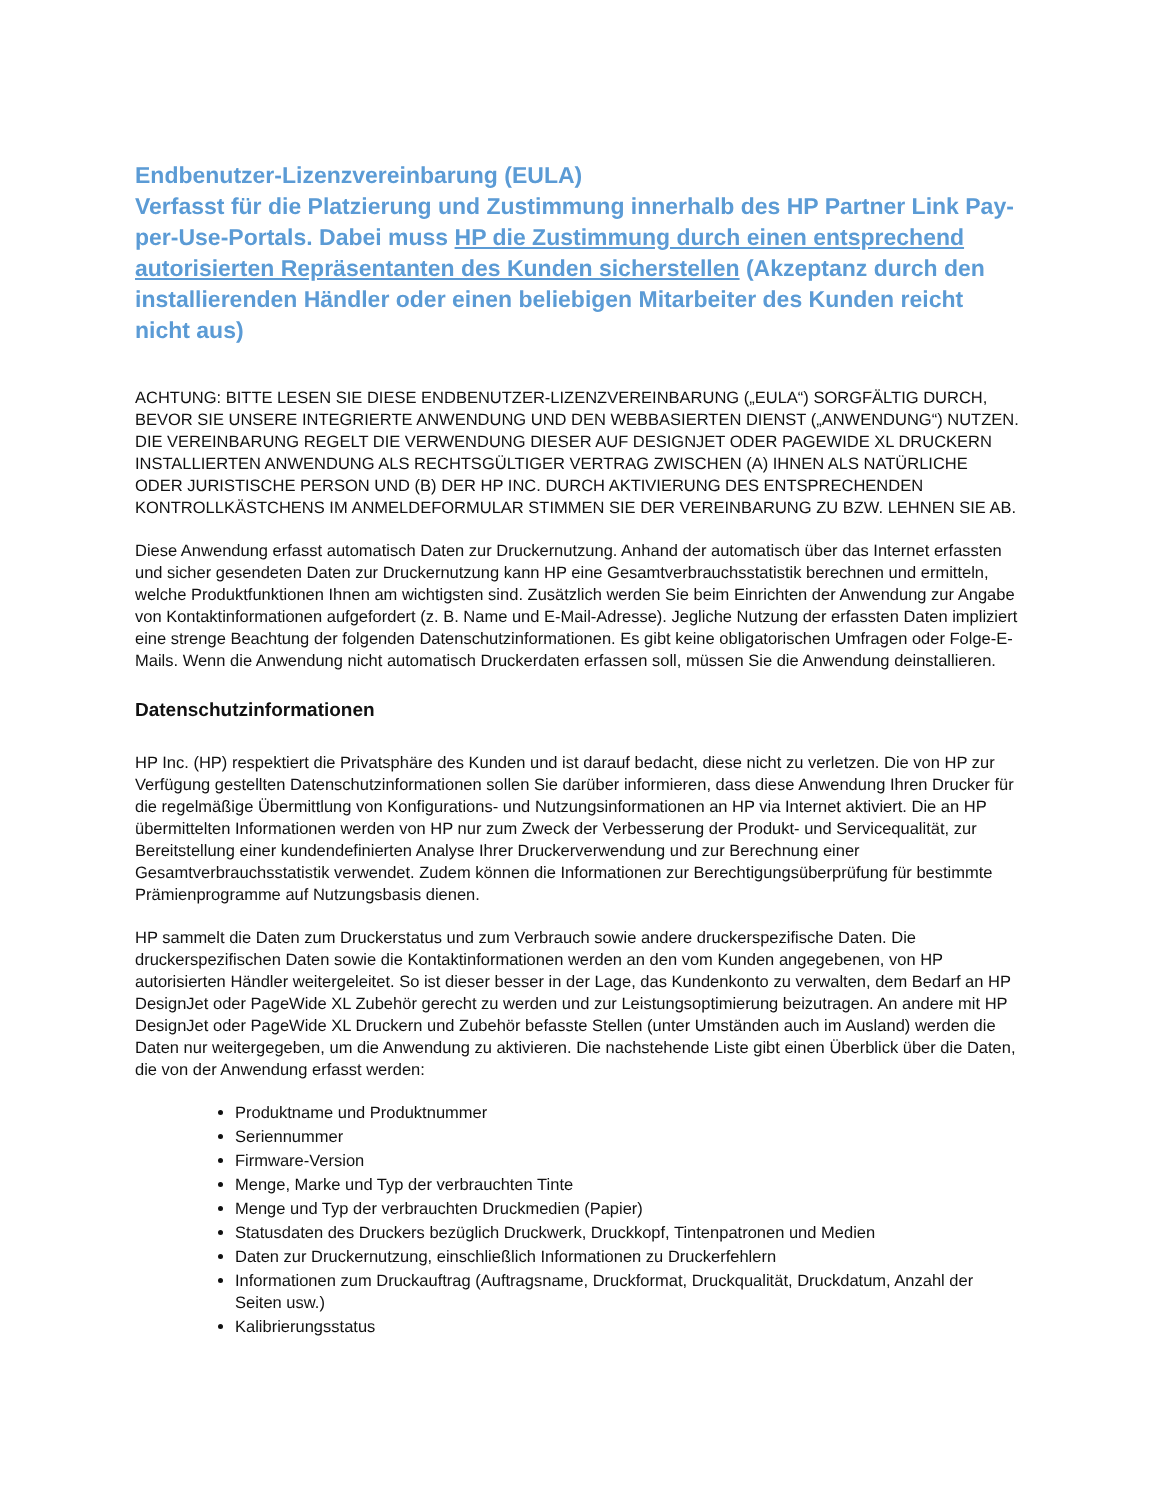Endbenutzer-Lizenzvereinbarung (EULA)
Verfasst für die Platzierung und Zustimmung innerhalb des HP Partner Link Pay-per-Use-Portals. Dabei muss HP die Zustimmung durch einen entsprechend autorisierten Repräsentanten des Kunden sicherstellen (Akzeptanz durch den installierenden Händler oder einen beliebigen Mitarbeiter des Kunden reicht nicht aus)
ACHTUNG: BITTE LESEN SIE DIESE ENDBENUTZER-LIZENZVEREINBARUNG („EULA“) SORGFÄLTIG DURCH, BEVOR SIE UNSERE INTEGRIERTE ANWENDUNG UND DEN WEBBASIERTEN DIENST („ANWENDUNG“) NUTZEN. DIE VEREINBARUNG REGELT DIE VERWENDUNG DIESER AUF DESIGNJET ODER PAGEWIDE XL DRUCKERN INSTALLIERTEN ANWENDUNG ALS RECHTSGÜLTIGER VERTRAG ZWISCHEN (A) IHNEN ALS NATÜRLICHE ODER JURISTISCHE PERSON UND (B) DER HP INC. DURCH AKTIVIERUNG DES ENTSPRECHENDEN KONTROLLKÄSTCHENS IM ANMELDEFORMULAR STIMMEN SIE DER VEREINBARUNG ZU BZW. LEHNEN SIE AB.
Diese Anwendung erfasst automatisch Daten zur Druckernutzung. Anhand der automatisch über das Internet erfassten und sicher gesendeten Daten zur Druckernutzung kann HP eine Gesamtverbrauchsstatistik berechnen und ermitteln, welche Produktfunktionen Ihnen am wichtigsten sind. Zusätzlich werden Sie beim Einrichten der Anwendung zur Angabe von Kontaktinformationen aufgefordert (z. B. Name und E-Mail-Adresse). Jegliche Nutzung der erfassten Daten impliziert eine strenge Beachtung der folgenden Datenschutzinformationen. Es gibt keine obligatorischen Umfragen oder Folge-E-Mails. Wenn die Anwendung nicht automatisch Druckerdaten erfassen soll, müssen Sie die Anwendung deinstallieren.
Datenschutzinformationen
HP Inc. (HP) respektiert die Privatsphäre des Kunden und ist darauf bedacht, diese nicht zu verletzen. Die von HP zur Verfügung gestellten Datenschutzinformationen sollen Sie darüber informieren, dass diese Anwendung Ihren Drucker für die regelmäßige Übermittlung von Konfigurations- und Nutzungsinformationen an HP via Internet aktiviert. Die an HP übermittelten Informationen werden von HP nur zum Zweck der Verbesserung der Produkt- und Servicequalität, zur Bereitstellung einer kundendefinierten Analyse Ihrer Druckerverwendung und zur Berechnung einer Gesamtverbrauchsstatistik verwendet. Zudem können die Informationen zur Berechtigungsüberprüfung für bestimmte Prämienprogramme auf Nutzungsbasis dienen.
HP sammelt die Daten zum Druckerstatus und zum Verbrauch sowie andere druckerspezifische Daten. Die druckerspezifischen Daten sowie die Kontaktinformationen werden an den vom Kunden angegebenen, von HP autorisierten Händler weitergeleitet. So ist dieser besser in der Lage, das Kundenkonto zu verwalten, dem Bedarf an HP DesignJet oder PageWide XL Zubehör gerecht zu werden und zur Leistungsoptimierung beizutragen. An andere mit HP DesignJet oder PageWide XL Druckern und Zubehör befasste Stellen (unter Umständen auch im Ausland) werden die Daten nur weitergegeben, um die Anwendung zu aktivieren. Die nachstehende Liste gibt einen Überblick über die Daten, die von der Anwendung erfasst werden:
Produktname und Produktnummer
Seriennummer
Firmware-Version
Menge, Marke und Typ der verbrauchten Tinte
Menge und Typ der verbrauchten Druckmedien (Papier)
Statusdaten des Druckers bezüglich Druckwerk, Druckkopf, Tintenpatronen und Medien
Daten zur Druckernutzung, einschließlich Informationen zu Druckerfehlern
Informationen zum Druckauftrag (Auftragsname, Druckformat, Druckqualität, Druckdatum, Anzahl der Seiten usw.)
Kalibrierungsstatus